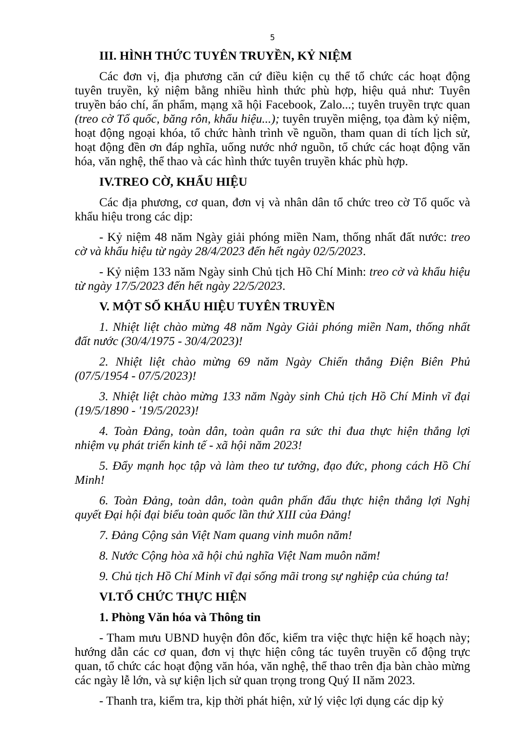5
III. HÌNH THỨC TUYÊN TRUYỀN, KỶ NIỆM
Các đơn vị, địa phương căn cứ điều kiện cụ thể tổ chức các hoạt động tuyên truyền, kỷ niệm bằng nhiều hình thức phù hợp, hiệu quả như: Tuyên truyền báo chí, ấn phẩm, mạng xã hội Facebook, Zalo...; tuyên truyền trực quan (treo cờ Tổ quốc, băng rôn, khẩu hiệu...); tuyên truyền miệng, tọa đàm kỷ niệm, hoạt động ngoại khóa, tổ chức hành trình về nguồn, tham quan di tích lịch sử, hoạt động đền ơn đáp nghĩa, uống nước nhớ nguồn, tổ chức các hoạt động văn hóa, văn nghệ, thể thao và các hình thức tuyên truyền khác phù hợp.
IV.TREO CỜ, KHẨU HIỆU
Các địa phương, cơ quan, đơn vị và nhân dân tổ chức treo cờ Tổ quốc và khẩu hiệu trong các dịp:
- Kỷ niệm 48 năm Ngày giải phóng miền Nam, thống nhất đất nước: treo cờ và khẩu hiệu từ ngày 28/4/2023 đến hết ngày 02/5/2023.
- Kỷ niệm 133 năm Ngày sinh Chủ tịch Hồ Chí Minh: treo cờ và khẩu hiệu từ ngày 17/5/2023 đến hết ngày 22/5/2023.
V. MỘT SỐ KHẨU HIỆU TUYÊN TRUYỀN
1. Nhiệt liệt chào mừng 48 năm Ngày Giải phóng miền Nam, thống nhất đất nước (30/4/1975 - 30/4/2023)!
2. Nhiệt liệt chào mừng 69 năm Ngày Chiến thắng Điện Biên Phủ (07/5/1954 - 07/5/2023)!
3. Nhiệt liệt chào mừng 133 năm Ngày sinh Chủ tịch Hồ Chí Minh vĩ đại (19/5/1890 - '19/5/2023)!
4. Toàn Đảng, toàn dân, toàn quân ra sức thi đua thực hiện thắng lợi nhiệm vụ phát triển kinh tế - xã hội năm 2023!
5. Đẩy mạnh học tập và làm theo tư tưởng, đạo đức, phong cách Hồ Chí Minh!
6. Toàn Đảng, toàn dân, toàn quân phấn đấu thực hiện thắng lợi Nghị quyết Đại hội đại biểu toàn quốc lần thứ XIII của Đảng!
7. Đảng Cộng sản Việt Nam quang vinh muôn năm!
8. Nước Cộng hòa xã hội chủ nghĩa Việt Nam muôn năm!
9. Chủ tịch Hồ Chí Minh vĩ đại sống mãi trong sự nghiệp của chúng ta!
VI.TỔ CHỨC THỰC HIỆN
1. Phòng Văn hóa và Thông tin
- Tham mưu UBND huyện đôn đốc, kiểm tra việc thực hiện kế hoạch này; hướng dẫn các cơ quan, đơn vị thực hiện công tác tuyên truyền cổ động trực quan, tổ chức các hoạt động văn hóa, văn nghệ, thể thao trên địa bàn chào mừng các ngày lễ lớn, và sự kiện lịch sử quan trọng trong Quý II năm 2023.
- Thanh tra, kiểm tra, kịp thời phát hiện, xử lý việc lợi dụng các dịp kỷ